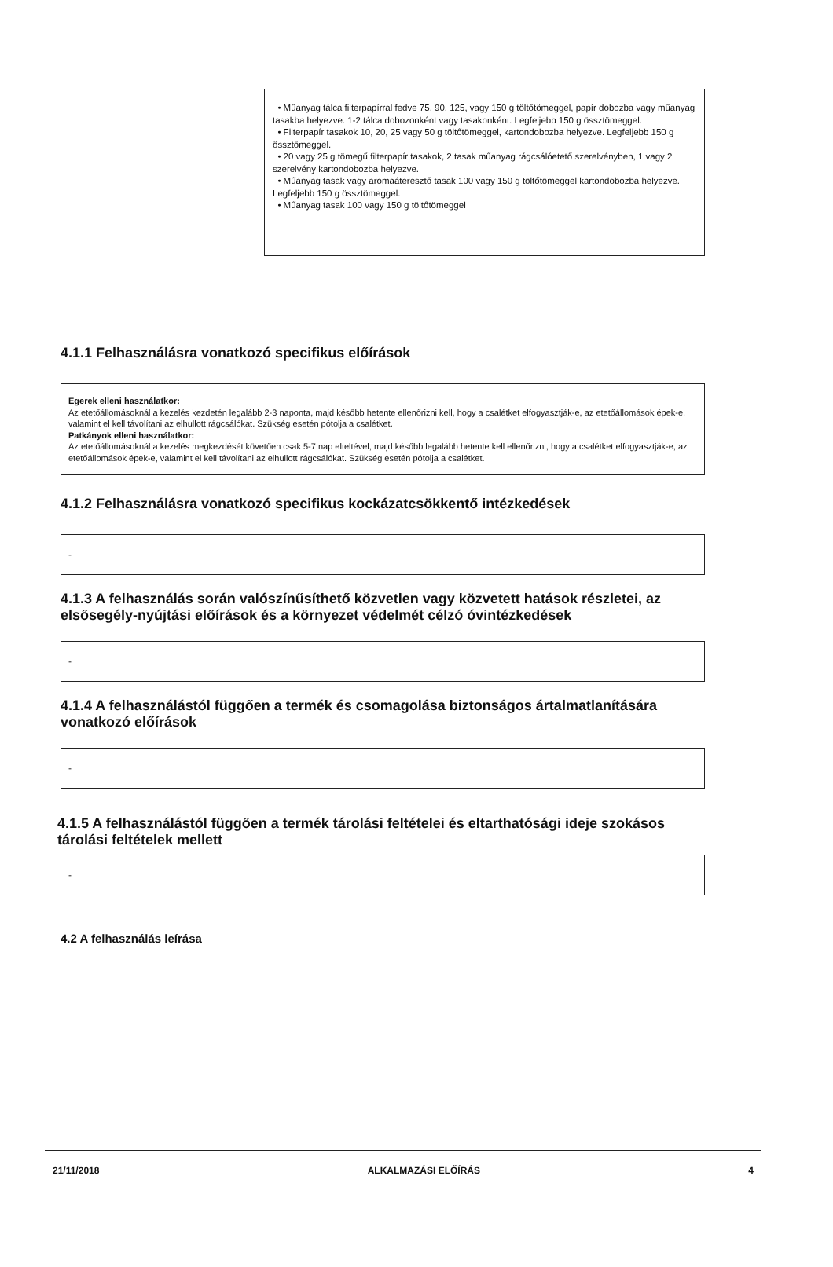• Műanyag tálca filterpapírral fedve 75, 90, 125, vagy 150 g töltőtömeggel, papír dobozba vagy műanyag tasakba helyezve. 1-2 tálca dobozonként vagy tasakonként. Legfeljebb 150 g össztömeggel.
• Filterpapír tasakok 10, 20, 25 vagy 50 g töltőtömeggel, kartondobozba helyezve. Legfeljebb 150 g össztömeggel.
• 20 vagy 25 g tömegű filterpapír tasakok, 2 tasak műanyag rágcsálóetető szerelvényben, 1 vagy 2 szerelvény kartondobozba helyezve.
• Műanyag tasak vagy aromaáteresztő tasak 100 vagy 150 g töltőtömeggel kartondobozba helyezve. Legfeljebb 150 g össztömeggel.
• Műanyag tasak 100 vagy 150 g töltőtömeggel
4.1.1 Felhasználásra vonatkozó specifikus előírások
Egerek elleni használatkor:
Az etetőállomásoknál a kezelés kezdetén legalább 2-3 naponta, majd később hetente ellenőrizni kell, hogy a csalétket elfogyasztják-e, az etetőállomások épek-e, valamint el kell távolítani az elhullott rágcsálókat. Szükség esetén pótolja a csalétket.
Patkányok elleni használatkor:
Az etetőállomásoknál a kezelés megkezdését követően csak 5-7 nap elteltével, majd később legalább hetente kell ellenőrizni, hogy a csalétket elfogyasztják-e, az etetőállomások épek-e, valamint el kell távolítani az elhullott rágcsálókat. Szükség esetén pótolja a csalétket.
4.1.2 Felhasználásra vonatkozó specifikus kockázatcsökkentő intézkedések
-
4.1.3 A felhasználás során valószínűsíthető közvetlen vagy közvetett hatások részletei, az elsősegély-nyújtási előírások és a környezet védelmét célzó óvintézkedések
-
4.1.4 A felhasználástól függően a termék és csomagolása biztonságos ártalmatlanítására vonatkozó előírások
-
4.1.5 A felhasználástól függően a termék tárolási feltételei és eltarthatósági ideje szokásos tárolási feltételek mellett
-
4.2 A felhasználás leírása
21/11/2018 ALKALMAZÁSI ELŐÍRÁS 4